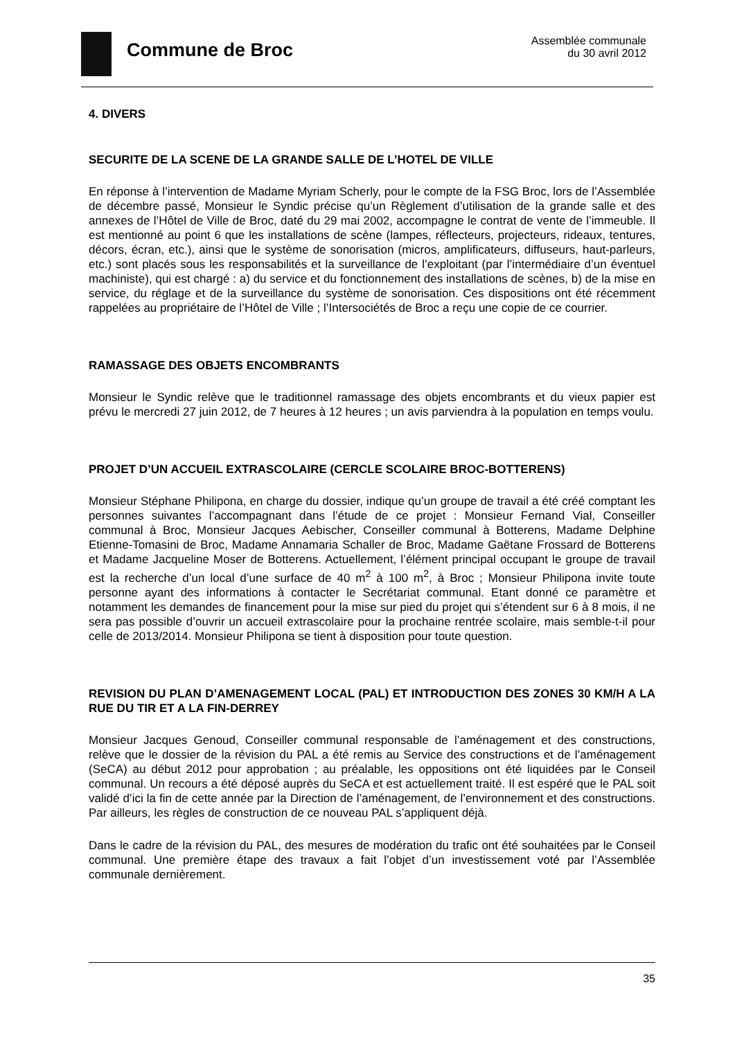Commune de Broc
Assemblée communale
du 30 avril 2012
4. DIVERS
SECURITE DE LA SCENE DE LA GRANDE SALLE DE L’HOTEL DE VILLE
En réponse à l’intervention de Madame Myriam Scherly, pour le compte de la FSG Broc, lors de l’Assemblée de décembre passé, Monsieur le Syndic précise qu’un Règlement d’utilisation de la grande salle et des annexes de l’Hôtel de Ville de Broc, daté du 29 mai 2002, accompagne le contrat de vente de l’immeuble. Il est mentionné au point 6 que les installations de scène (lampes, réflecteurs, projecteurs, rideaux, tentures, décors, écran, etc.), ainsi que le système de sonorisation (micros, amplificateurs, diffuseurs, haut-parleurs, etc.) sont placés sous les responsabilités et la surveillance de l’exploitant (par l’intermédiaire d’un éventuel machiniste), qui est chargé : a) du service et du fonctionnement des installations de scènes, b) de la mise en service, du réglage et de la surveillance du système de sonorisation. Ces dispositions ont été récemment rappelées au propriétaire de l’Hôtel de Ville ; l’Intersociétés de Broc a reçu une copie de ce courrier.
RAMASSAGE DES OBJETS ENCOMBRANTS
Monsieur le Syndic relève que le traditionnel ramassage des objets encombrants et du vieux papier est prévu le mercredi 27 juin 2012, de 7 heures à 12 heures ; un avis parviendra à la population en temps voulu.
PROJET D’UN ACCUEIL EXTRASCOLAIRE (CERCLE SCOLAIRE BROC-BOTTERENS)
Monsieur Stéphane Philipona, en charge du dossier, indique qu’un groupe de travail a été créé comptant les personnes suivantes l’accompagnant dans l’étude de ce projet : Monsieur Fernand Vial, Conseiller communal à Broc, Monsieur Jacques Aebischer, Conseiller communal à Botterens, Madame Delphine Etienne-Tomasini de Broc, Madame Annamaria Schaller de Broc, Madame Gaëtane Frossard de Botterens et Madame Jacqueline Moser de Botterens. Actuellement, l’élément principal occupant le groupe de travail est la recherche d’un local d’une surface de 40 m<sup>2</sup> à 100 m<sup>2</sup>, à Broc ; Monsieur Philipona invite toute personne ayant des informations à contacter le Secrétariat communal. Etant donné ce paramètre et notamment les demandes de financement pour la mise sur pied du projet qui s’étendent sur 6 à 8 mois, il ne sera pas possible d’ouvrir un accueil extrascolaire pour la prochaine rentrée scolaire, mais semble-t-il pour celle de 2013/2014. Monsieur Philipona se tient à disposition pour toute question.
REVISION DU PLAN D’AMENAGEMENT LOCAL (PAL) ET INTRODUCTION DES ZONES 30 KM/H A LA RUE DU TIR ET A LA FIN-DERREY
Monsieur Jacques Genoud, Conseiller communal responsable de l’aménagement et des constructions, relève que le dossier de la révision du PAL a été remis au Service des constructions et de l’aménagement (SeCA) au début 2012 pour approbation ; au préalable, les oppositions ont été liquidées par le Conseil communal. Un recours a été déposé auprès du SeCA et est actuellement traité. Il est espéré que le PAL soit validé d’ici la fin de cette année par la Direction de l’aménagement, de l’environnement et des constructions. Par ailleurs, les règles de construction de ce nouveau PAL s’appliquent déjà.
Dans le cadre de la révision du PAL, des mesures de modération du trafic ont été souhaitées par le Conseil communal. Une première étape des travaux a fait l’objet d’un investissement voté par l’Assemblée communale dernièrement.
35